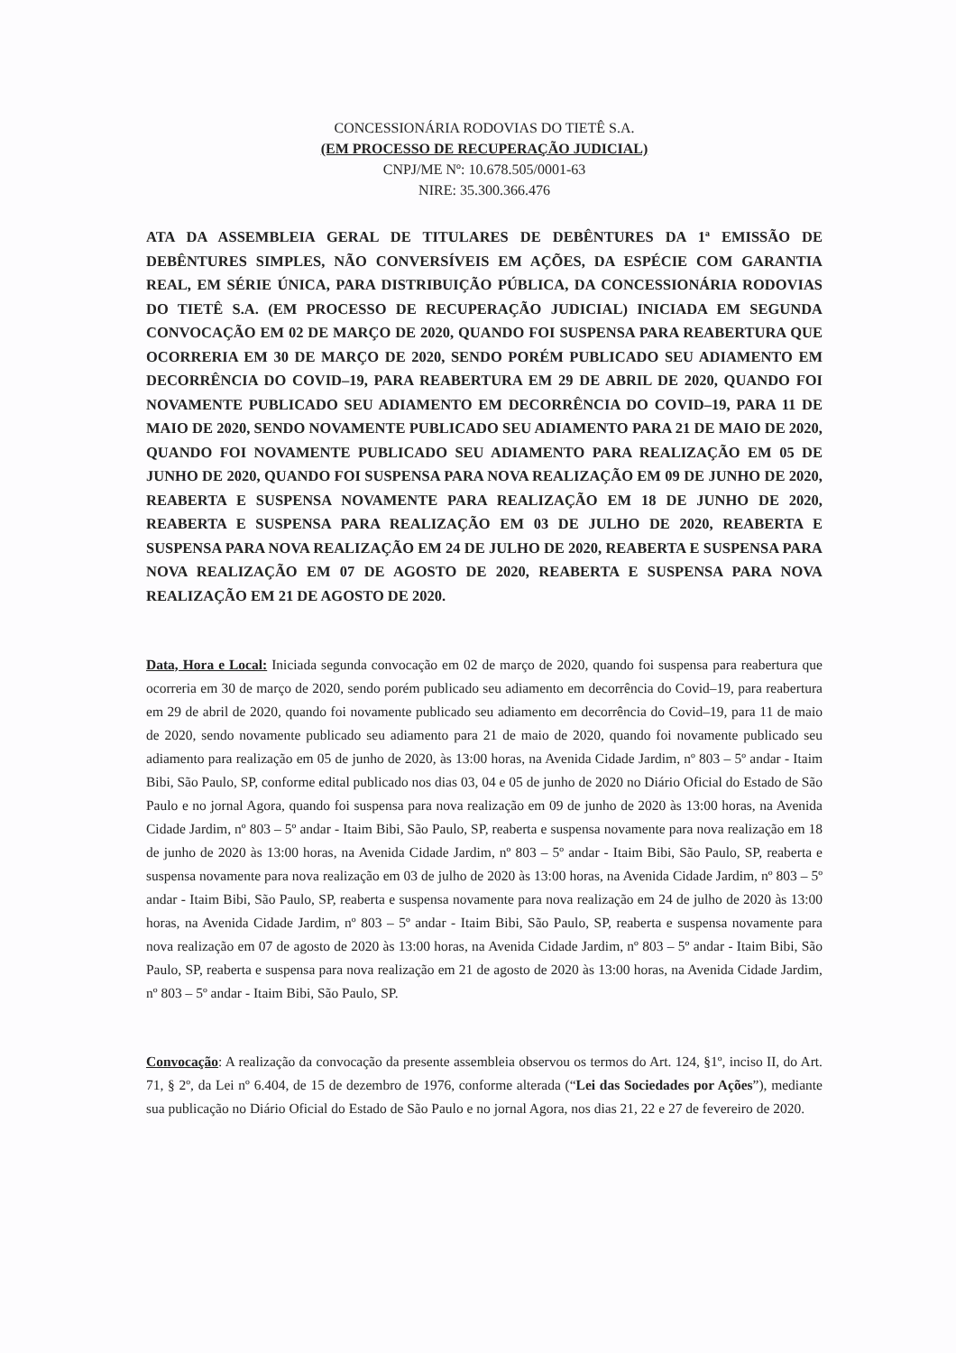CONCESSIONÁRIA RODOVIAS DO TIETÊ S.A.
(EM PROCESSO DE RECUPERAÇÃO JUDICIAL)
CNPJ/ME Nº: 10.678.505/0001-63
NIRE: 35.300.366.476
ATA DA ASSEMBLEIA GERAL DE TITULARES DE DEBÊNTURES DA 1ª EMISSÃO DE DEBÊNTURES SIMPLES, NÃO CONVERSÍVEIS EM AÇÕES, DA ESPÉCIE COM GARANTIA REAL, EM SÉRIE ÚNICA, PARA DISTRIBUIÇÃO PÚBLICA, DA CONCESSIONÁRIA RODOVIAS DO TIETÊ S.A. (EM PROCESSO DE RECUPERAÇÃO JUDICIAL) INICIADA EM SEGUNDA CONVOCAÇÃO EM 02 DE MARÇO DE 2020, QUANDO FOI SUSPENSA PARA REABERTURA QUE OCORRERIA EM 30 DE MARÇO DE 2020, SENDO PORÉM PUBLICADO SEU ADIAMENTO EM DECORRÊNCIA DO COVID–19, PARA REABERTURA EM 29 DE ABRIL DE 2020, QUANDO FOI NOVAMENTE PUBLICADO SEU ADIAMENTO EM DECORRÊNCIA DO COVID–19, PARA 11 DE MAIO DE 2020, SENDO NOVAMENTE PUBLICADO SEU ADIAMENTO PARA 21 DE MAIO DE 2020, QUANDO FOI NOVAMENTE PUBLICADO SEU ADIAMENTO PARA REALIZAÇÃO EM 05 DE JUNHO DE 2020, QUANDO FOI SUSPENSA PARA NOVA REALIZAÇÃO EM 09 DE JUNHO DE 2020, REABERTA E SUSPENSA NOVAMENTE PARA REALIZAÇÃO EM 18 DE JUNHO DE 2020, REABERTA E SUSPENSA PARA REALIZAÇÃO EM 03 DE JULHO DE 2020, REABERTA E SUSPENSA PARA NOVA REALIZAÇÃO EM 24 DE JULHO DE 2020, REABERTA E SUSPENSA PARA NOVA REALIZAÇÃO EM 07 DE AGOSTO DE 2020, REABERTA E SUSPENSA PARA NOVA REALIZAÇÃO EM 21 DE AGOSTO DE 2020.
Data, Hora e Local: Iniciada segunda convocação em 02 de março de 2020, quando foi suspensa para reabertura que ocorreria em 30 de março de 2020, sendo porém publicado seu adiamento em decorrência do Covid–19, para reabertura em 29 de abril de 2020, quando foi novamente publicado seu adiamento em decorrência do Covid–19, para 11 de maio de 2020, sendo novamente publicado seu adiamento para 21 de maio de 2020, quando foi novamente publicado seu adiamento para realização em 05 de junho de 2020, às 13:00 horas, na Avenida Cidade Jardim, nº 803 – 5º andar - Itaim Bibi, São Paulo, SP, conforme edital publicado nos dias 03, 04 e 05 de junho de 2020 no Diário Oficial do Estado de São Paulo e no jornal Agora, quando foi suspensa para nova realização em 09 de junho de 2020 às 13:00 horas, na Avenida Cidade Jardim, nº 803 – 5º andar - Itaim Bibi, São Paulo, SP, reaberta e suspensa novamente para nova realização em 18 de junho de 2020 às 13:00 horas, na Avenida Cidade Jardim, nº 803 – 5º andar - Itaim Bibi, São Paulo, SP, reaberta e suspensa novamente para nova realização em 03 de julho de 2020 às 13:00 horas, na Avenida Cidade Jardim, nº 803 – 5º andar - Itaim Bibi, São Paulo, SP, reaberta e suspensa novamente para nova realização em 24 de julho de 2020 às 13:00 horas, na Avenida Cidade Jardim, nº 803 – 5º andar - Itaim Bibi, São Paulo, SP, reaberta e suspensa novamente para nova realização em 07 de agosto de 2020 às 13:00 horas, na Avenida Cidade Jardim, nº 803 – 5º andar - Itaim Bibi, São Paulo, SP, reaberta e suspensa para nova realização em 21 de agosto de 2020 às 13:00 horas, na Avenida Cidade Jardim, nº 803 – 5º andar - Itaim Bibi, São Paulo, SP.
Convocação: A realização da convocação da presente assembleia observou os termos do Art. 124, §1º, inciso II, do Art. 71, § 2º, da Lei nº 6.404, de 15 de dezembro de 1976, conforme alterada (“Lei das Sociedades por Ações”), mediante sua publicação no Diário Oficial do Estado de São Paulo e no jornal Agora, nos dias 21, 22 e 27 de fevereiro de 2020.